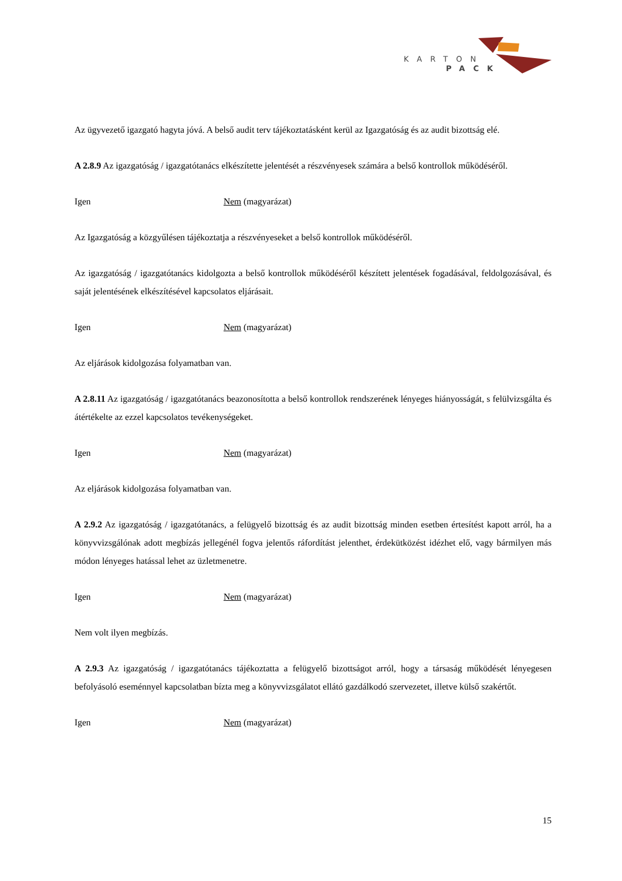KARTON
PACK
Az ügyvezető igazgató hagyta jóvá. A belső audit terv tájékoztatásként kerül az Igazgatóság és az audit bizottság elé.
A 2.8.9 Az igazgatóság / igazgatótanács elkészítette jelentését a részvényesek számára a belső kontrollok működéséről.
Igen Nem (magyarázat)
Az Igazgatóság a közgyűlésen tájékoztatja a részvényeseket a belső kontrollok működéséről.
Az igazgatóság / igazgatótanács kidolgozta a belső kontrollok működéséről készített jelentések fogadásával, feldolgozásával, és saját jelentésének elkészítésével kapcsolatos eljárásait.
Igen Nem (magyarázat)
Az eljárások kidolgozása folyamatban van.
A 2.8.11 Az igazgatóság / igazgatótanács beazonosította a belső kontrollok rendszerének lényeges hiányosságát, s felülvizsgálta és átértékelte az ezzel kapcsolatos tevékenységeket.
Igen Nem (magyarázat)
Az eljárások kidolgozása folyamatban van.
A 2.9.2 Az igazgatóság / igazgatótanács, a felügyelő bizottság és az audit bizottság minden esetben értesítést kapott arról, ha a könyvvizsgálónak adott megbízás jellegénél fogva jelentős ráfordítást jelenthet, érdekütközést idézhet elő, vagy bármilyen más módon lényeges hatással lehet az üzletmenetre.
Igen Nem (magyarázat)
Nem volt ilyen megbízás.
A 2.9.3 Az igazgatóság / igazgatótanács tájékoztatta a felügyelő bizottságot arról, hogy a társaság működését lényegesen befolyásoló eseménnyel kapcsolatban bízta meg a könyvvizsgálatot ellátó gazdálkodó szervezetet, illetve külső szakértőt.
Igen Nem (magyarázat)
15